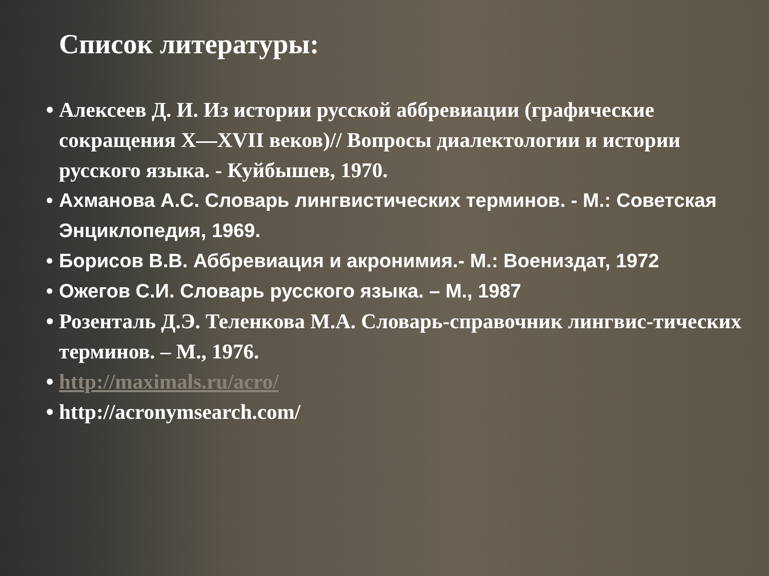Список литературы:
• Алексеев Д. И. Из истории русской аббревиации (графические сокращения X—XVII веков)// Вопросы диалектологии и истории русского языка. - Куйбышев, 1970.
• Ахманова А.С. Словарь лингвистических терминов. - М.: Советская Энциклопедия, 1969.
• Борисов В.В. Аббревиация и акронимия.- М.: Воениздат, 1972
• Ожегов С.И. Словарь русского языка. – М., 1987
• Розенталь Д.Э. Теленкова М.А. Словарь-справочник лингвис-тических терминов. – М., 1976.
• http://maximals.ru/acro/
• http://acronymsearch.com/